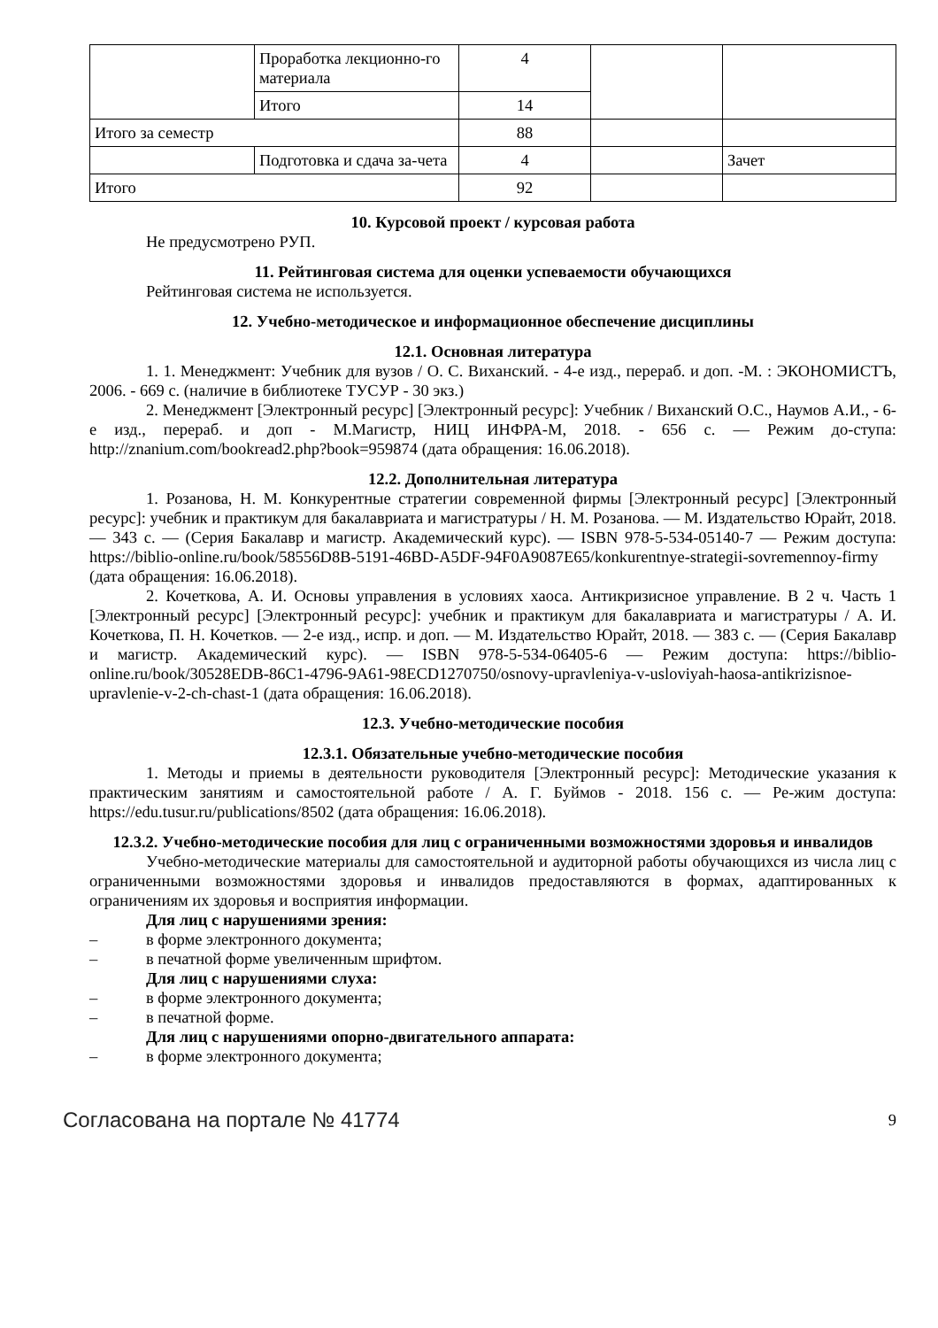| | Проработка лекционно-го материала | 4 | | |
| | Итого | 14 | | |
| Итого за семестр | | 88 | | |
| | Подготовка и сдача за-чета | 4 | | Зачет |
| Итого | | 92 | | |
10. Курсовой проект / курсовая работа
Не предусмотрено РУП.
11. Рейтинговая система для оценки успеваемости обучающихся
Рейтинговая система не используется.
12. Учебно-методическое и информационное обеспечение дисциплины
12.1. Основная литература
1. 1. Менеджмент: Учебник для вузов / О. С. Виханский. - 4-е изд., перераб. и доп. -М. : ЭКОНОМИСТЪ, 2006. - 669 с. (наличие в библиотеке ТУСУР - 30 экз.)
2. Менеджмент [Электронный ресурс] [Электронный ресурс]: Учебник / Виханский О.С., Наумов А.И., - 6-е изд., перераб. и доп - М.Магистр, НИЦ ИНФРА-М, 2018. - 656 с. — Режим до-ступа: http://znanium.com/bookread2.php?book=959874 (дата обращения: 16.06.2018).
12.2. Дополнительная литература
1. Розанова, Н. М. Конкурентные стратегии современной фирмы [Электронный ресурс] [Электронный ресурс]: учебник и практикум для бакалавриата и магистратуры / Н. М. Розанова. — М. Издательство Юрайт, 2018. — 343 с. — (Серия Бакалавр и магистр. Академический курс). — ISBN 978-5-534-05140-7 — Режим доступа: https://biblio-online.ru/book/58556D8B-5191-46BD-A5DF-94F0A9087E65/konkurentnye-strategii-sovremennoy-firmy (дата обращения: 16.06.2018).
2. Кочеткова, А. И. Основы управления в условиях хаоса. Антикризисное управление. В 2 ч. Часть 1 [Электронный ресурс] [Электронный ресурс]: учебник и практикум для бакалавриата и магистратуры / А. И. Кочеткова, П. Н. Кочетков. — 2-е изд., испр. и доп. — М. Издательство Юрайт, 2018. — 383 с. — (Серия Бакалавр и магистр. Академический курс). — ISBN 978-5-534-06405-6 — Режим доступа: https://biblio-online.ru/book/30528EDB-86C1-4796-9A61-98ECD1270750/osnovy-upravleniya-v-usloviyah-haosa-antikrizisnoe-upravlenie-v-2-ch-chast-1 (дата обращения: 16.06.2018).
12.3. Учебно-методические пособия
12.3.1. Обязательные учебно-методические пособия
1. Методы и приемы в деятельности руководителя [Электронный ресурс]: Методические указания к практическим занятиям и самостоятельной работе / А. Г. Буймов - 2018. 156 с. — Ре-жим доступа: https://edu.tusur.ru/publications/8502 (дата обращения: 16.06.2018).
12.3.2. Учебно-методические пособия для лиц с ограниченными возможностями здоровья и инвалидов
Учебно-методические материалы для самостоятельной и аудиторной работы обучающихся из числа лиц с ограниченными возможностями здоровья и инвалидов предоставляются в формах, адаптированных к ограничениям их здоровья и восприятия информации.
Для лиц с нарушениями зрения:
– в форме электронного документа;
– в печатной форме увеличенным шрифтом.
Для лиц с нарушениями слуха:
– в форме электронного документа;
– в печатной форме.
Для лиц с нарушениями опорно-двигательного аппарата:
– в форме электронного документа;
Согласована на портале № 41774 9